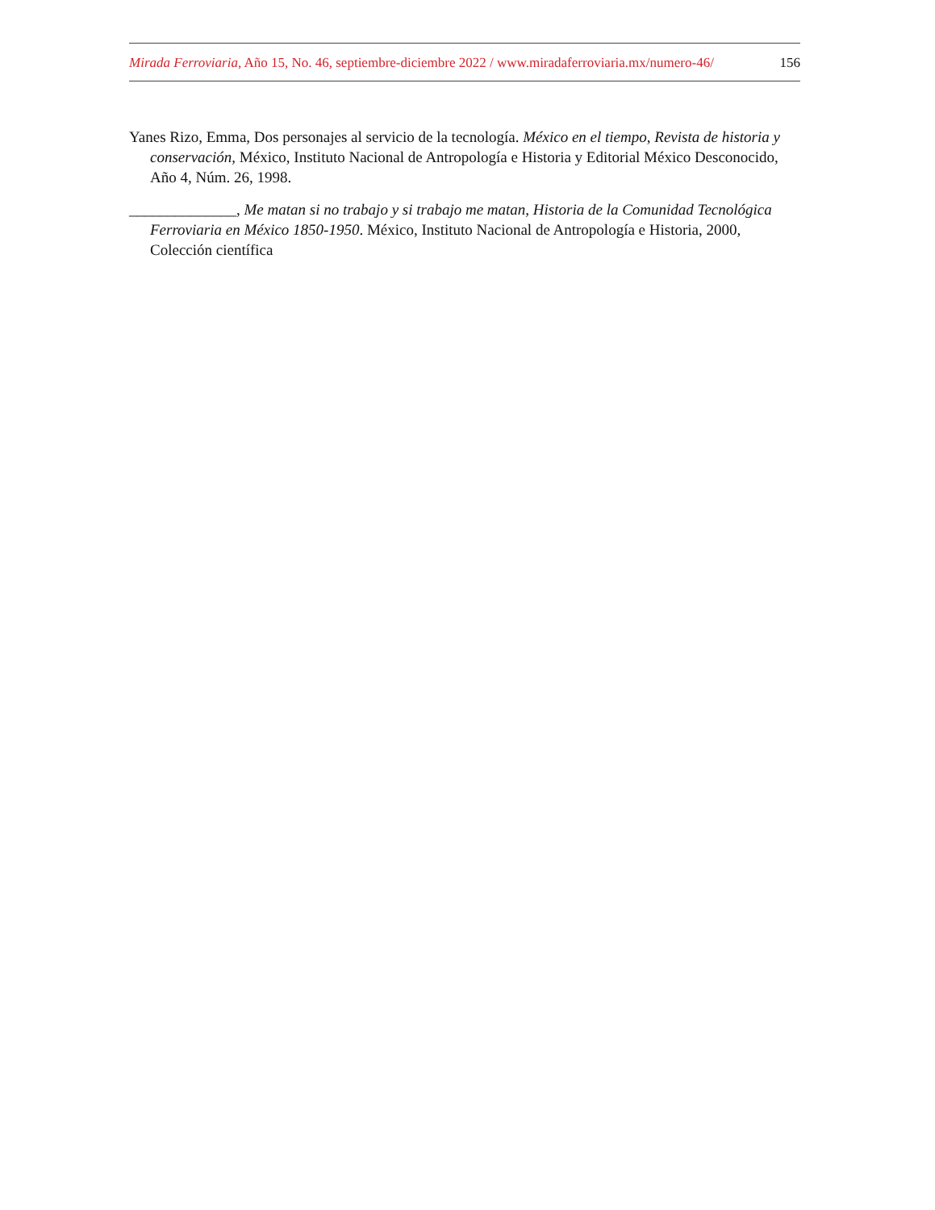Mirada Ferroviaria, Año 15, No. 46, septiembre-diciembre 2022 / www.miradaferroviaria.mx/numero-46/ 156
Yanes Rizo, Emma, Dos personajes al servicio de la tecnología. México en el tiempo, Revista de historia y conservación, México, Instituto Nacional de Antropología e Historia y Editorial México Desconocido, Año 4, Núm. 26, 1998.
______________, Me matan si no trabajo y si trabajo me matan, Historia de la Comunidad Tecnológica Ferroviaria en México 1850-1950. México, Instituto Nacional de Antropología e Historia, 2000, Colección científica